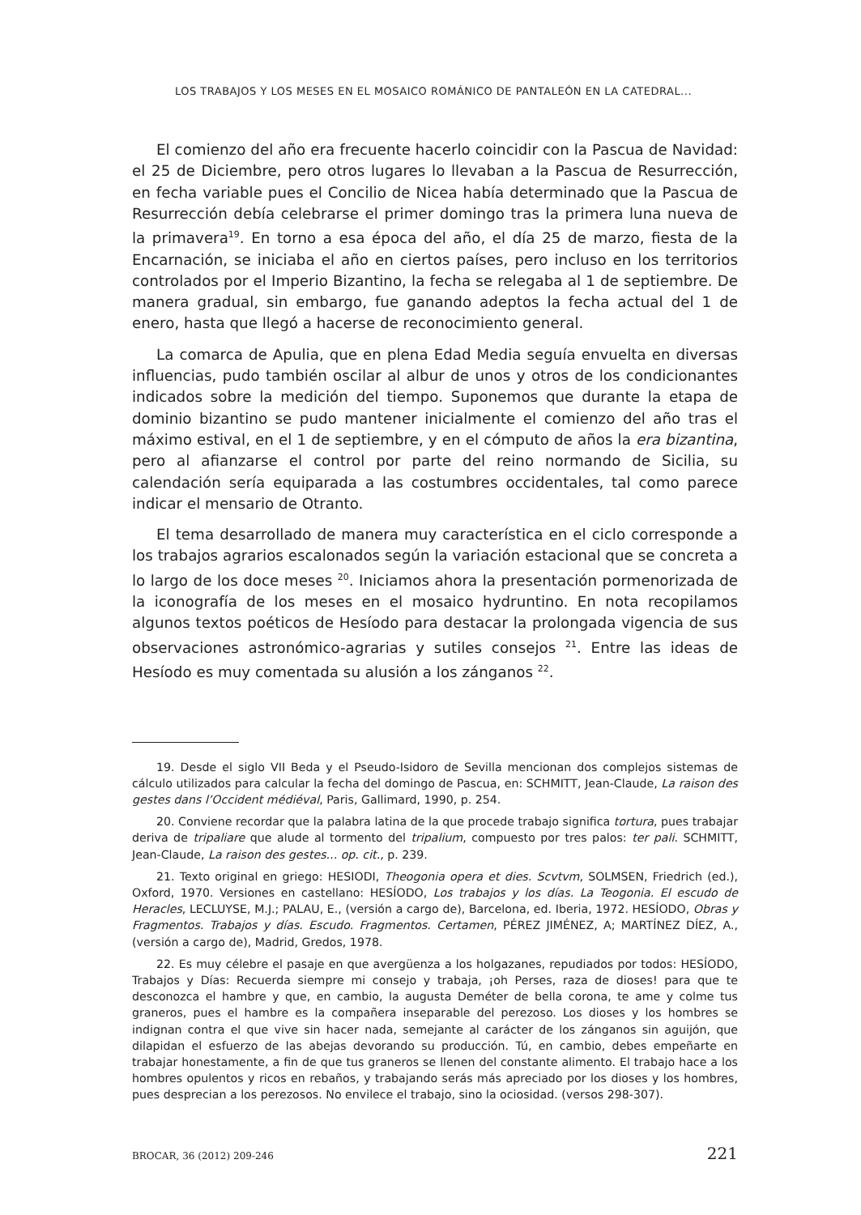LOS TRABAJOS Y LOS MESES EN EL MOSAICO ROMÁNICO DE PANTALEÓN EN LA CATEDRAL...
El comienzo del año era frecuente hacerlo coincidir con la Pascua de Navidad: el 25 de Diciembre, pero otros lugares lo llevaban a la Pascua de Resurrección, en fecha variable pues el Concilio de Nicea había determinado que la Pascua de Resurrección debía celebrarse el primer domingo tras la primera luna nueva de la primavera<sup>19</sup>. En torno a esa época del año, el día 25 de marzo, fiesta de la Encarnación, se iniciaba el año en ciertos países, pero incluso en los territorios controlados por el Imperio Bizantino, la fecha se relegaba al 1 de septiembre. De manera gradual, sin embargo, fue ganando adeptos la fecha actual del 1 de enero, hasta que llegó a hacerse de reconocimiento general.
La comarca de Apulia, que en plena Edad Media seguía envuelta en diversas influencias, pudo también oscilar al albur de unos y otros de los condicionantes indicados sobre la medición del tiempo. Suponemos que durante la etapa de dominio bizantino se pudo mantener inicialmente el comienzo del año tras el máximo estival, en el 1 de septiembre, y en el cómputo de años la era bizantina, pero al afianzarse el control por parte del reino normando de Sicilia, su calendación sería equiparada a las costumbres occidentales, tal como parece indicar el mensario de Otranto.
El tema desarrollado de manera muy característica en el ciclo corresponde a los trabajos agrarios escalonados según la variación estacional que se concreta a lo largo de los doce meses <sup>20</sup>. Iniciamos ahora la presentación pormenorizada de la iconografía de los meses en el mosaico hydruntino. En nota recopilamos algunos textos poéticos de Hesíodo para destacar la prolongada vigencia de sus observaciones astronómico-agrarias y sutiles consejos <sup>21</sup>. Entre las ideas de Hesíodo es muy comentada su alusión a los zánganos <sup>22</sup>.
19. Desde el siglo VII Beda y el Pseudo-Isidoro de Sevilla mencionan dos complejos sistemas de cálculo utilizados para calcular la fecha del domingo de Pascua, en: SCHMITT, Jean-Claude, La raison des gestes dans l’Occident médiéval, Paris, Gallimard, 1990, p. 254.
20. Conviene recordar que la palabra latina de la que procede trabajo significa tortura, pues trabajar deriva de tripaliare que alude al tormento del tripalium, compuesto por tres palos: ter pali. SCHMITT, Jean-Claude, La raison des gestes... op. cit., p. 239.
21. Texto original en griego: HESIODI, Theogonia opera et dies. Scvtvm, SOLMSEN, Friedrich (ed.), Oxford, 1970. Versiones en castellano: HESÍODO, Los trabajos y los días. La Teogonia. El escudo de Heracles, LECLUYSE, M.J.; PALAU, E., (versión a cargo de), Barcelona, ed. Iberia, 1972. HESÍODO, Obras y Fragmentos. Trabajos y días. Escudo. Fragmentos. Certamen, PÉREZ JIMÉNEZ, A; MARTÍNEZ DÍEZ, A., (versión a cargo de), Madrid, Gredos, 1978.
22. Es muy célebre el pasaje en que avergüenza a los holgazanes, repudiados por todos: HESÍODO, Trabajos y Días: Recuerda siempre mi consejo y trabaja, ¡oh Perses, raza de dioses! para que te desconozca el hambre y que, en cambio, la augusta Deméter de bella corona, te ame y colme tus graneros, pues el hambre es la compañera inseparable del perezoso. Los dioses y los hombres se indignan contra el que vive sin hacer nada, semejante al carácter de los zánganos sin aguijón, que dilapidan el esfuerzo de las abejas devorando su producción. Tú, en cambio, debes empeñarte en trabajar honestamente, a fin de que tus graneros se llenen del constante alimento. El trabajo hace a los hombres opulentos y ricos en rebaños, y trabajando serás más apreciado por los dioses y los hombres, pues desprecian a los perezosos. No envilece el trabajo, sino la ociosidad. (versos 298-307).
BROCAR, 36 (2012) 209-246 221